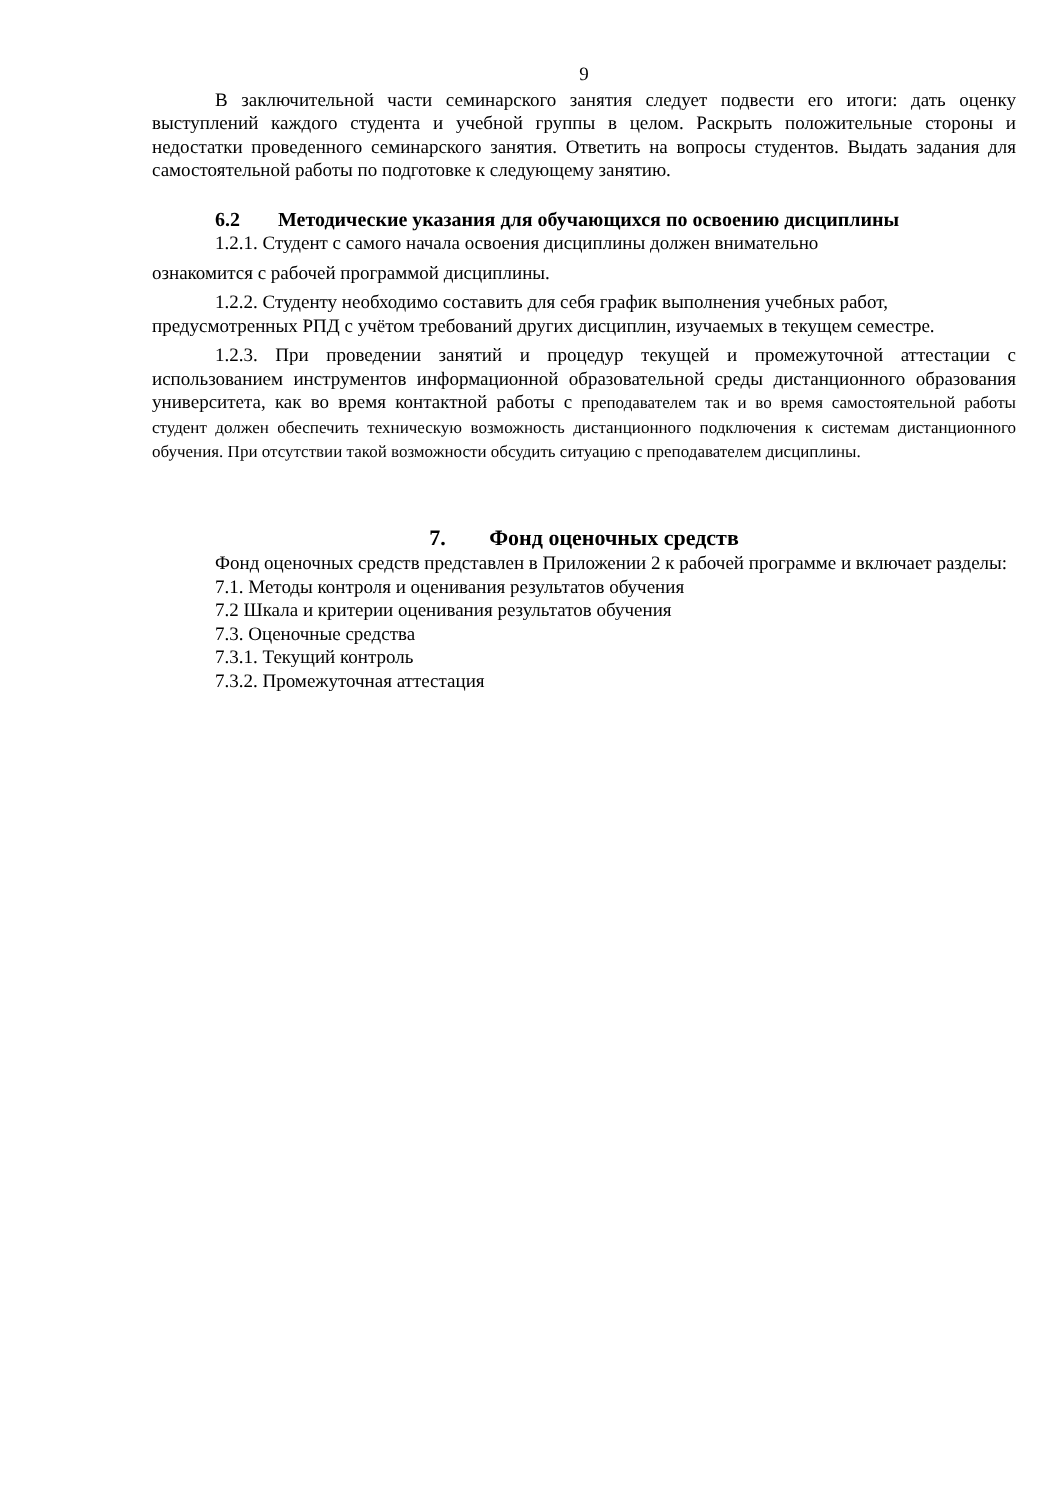9
В заключительной части семинарского занятия следует подвести его итоги: дать оценку выступлений каждого студента и учебной группы в целом. Раскрыть положительные стороны и недостатки проведенного семинарского занятия. Ответить на вопросы студентов. Выдать задания для самостоятельной работы по подготовке к следующему занятию.
6.2 Методические указания для обучающихся по освоению дисциплины
1.2.1. Студент с самого начала освоения дисциплины должен внимательно
ознакомится с рабочей программой дисциплины.
1.2.2. Студенту необходимо составить для себя график выполнения учебных работ, предусмотренных РПД с учётом требований других дисциплин, изучаемых в текущем семестре.
1.2.3. При проведении занятий и процедур текущей и промежуточной аттестации с использованием инструментов информационной образовательной среды дистанционного образования университета, как во время контактной работы с преподавателем так и во время самостоятельной работы студент должен обеспечить техническую возможность дистанционного подключения к системам дистанционного обучения. При отсутствии такой возможности обсудить ситуацию с преподавателем дисциплины.
7. Фонд оценочных средств
Фонд оценочных средств представлен в Приложении 2 к рабочей программе и включает разделы:
7.1. Методы контроля и оценивания результатов обучения
7.2 Шкала и критерии оценивания результатов обучения
7.3. Оценочные средства
7.3.1. Текущий контроль
7.3.2. Промежуточная аттестация